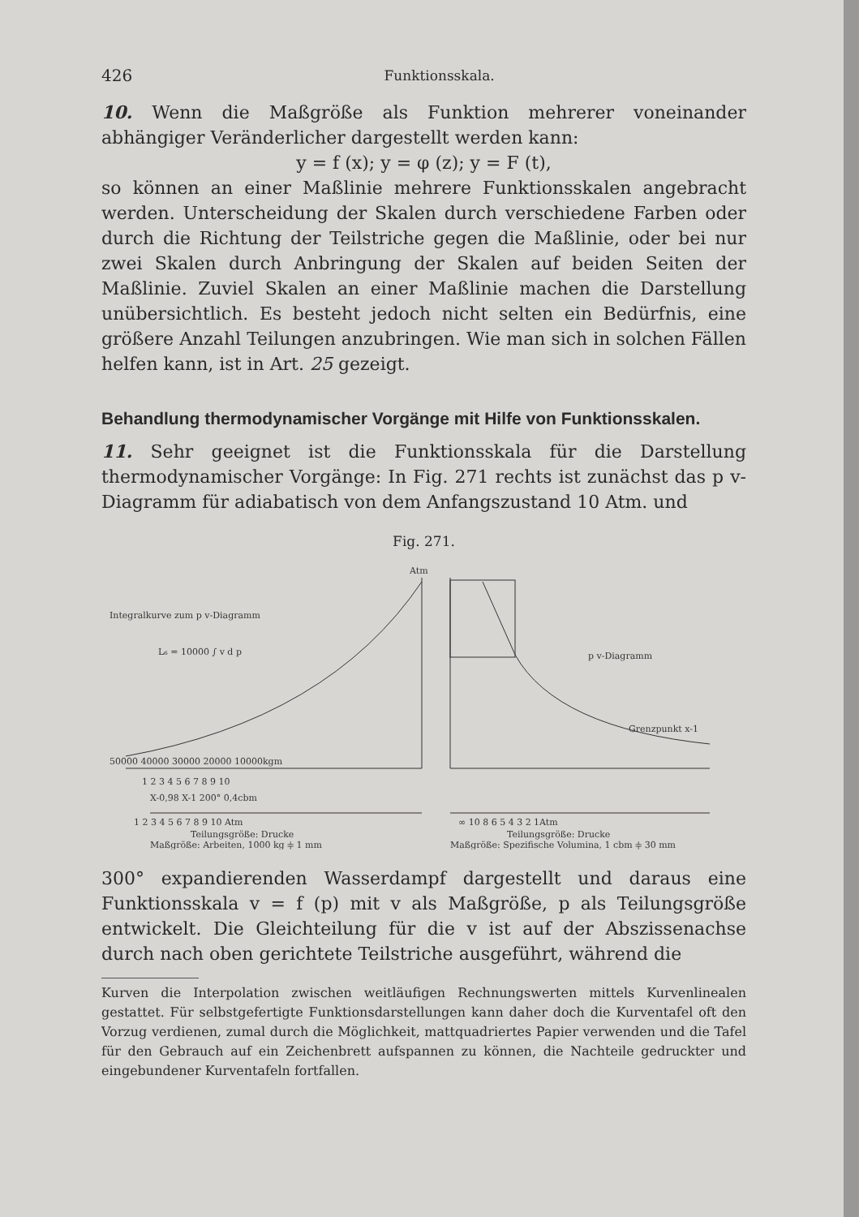426 Funktionsskala.
10. Wenn die Maßgröße als Funktion mehrerer voneinander abhängiger Veränderlicher dargestellt werden kann:
y = f (x); y = φ (z); y = F (t),
so können an einer Maßlinie mehrere Funktionsskalen angebracht werden. Unterscheidung der Skalen durch verschiedene Farben oder durch die Richtung der Teilstriche gegen die Maßlinie, oder bei nur zwei Skalen durch Anbringung der Skalen auf beiden Seiten der Maßlinie. Zuviel Skalen an einer Maßlinie machen die Darstellung unübersichtlich. Es besteht jedoch nicht selten ein Bedürfnis, eine größere Anzahl Teilungen anzubringen. Wie man sich in solchen Fällen helfen kann, ist in Art. 25 gezeigt.
Behandlung thermodynamischer Vorgänge mit Hilfe von Funktionsskalen.
11. Sehr geeignet ist die Funktionsskala für die Darstellung thermodynamischer Vorgänge: In Fig. 271 rechts ist zunächst das p v-Diagramm für adiabatisch von dem Anfangszustand 10 Atm. und
Fig. 271.
Atm
Integralkurve zum p v-Diagramm
L₆ = 10000 ∫ v d p
p v-Diagramm
Grenzpunkt x-1
50000 40000 30000 20000 10000kgm
1 2 3 4 5 6 7 8 9 10
X-0,98 X-1 200° 0,4cbm
1 2 3 4 5 6 7 8 9 10 Atm
∞ 10 8 6 5 4 3 2 1Atm
Teilungsgröße: Drucke
Maßgröße: Arbeiten, 1000 kg ⫩ 1 mm
Teilungsgröße: Drucke
Maßgröße: Spezifische Volumina, 1 cbm ⫩ 30 mm
300° expandierenden Wasserdampf dargestellt und daraus eine Funktionsskala v = f (p) mit v als Maßgröße, p als Teilungsgröße entwickelt. Die Gleichteilung für die v ist auf der Abszissenachse durch nach oben gerichtete Teilstriche ausgeführt, während die
Kurven die Interpolation zwischen weitläufigen Rechnungswerten mittels Kurvenlinealen gestattet. Für selbstgefertigte Funktionsdarstellungen kann daher doch die Kurventafel oft den Vorzug verdienen, zumal durch die Möglichkeit, mattquadriertes Papier verwenden und die Tafel für den Gebrauch auf ein Zeichenbrett aufspannen zu können, die Nachteile gedruckter und eingebundener Kurventafeln fortfallen.